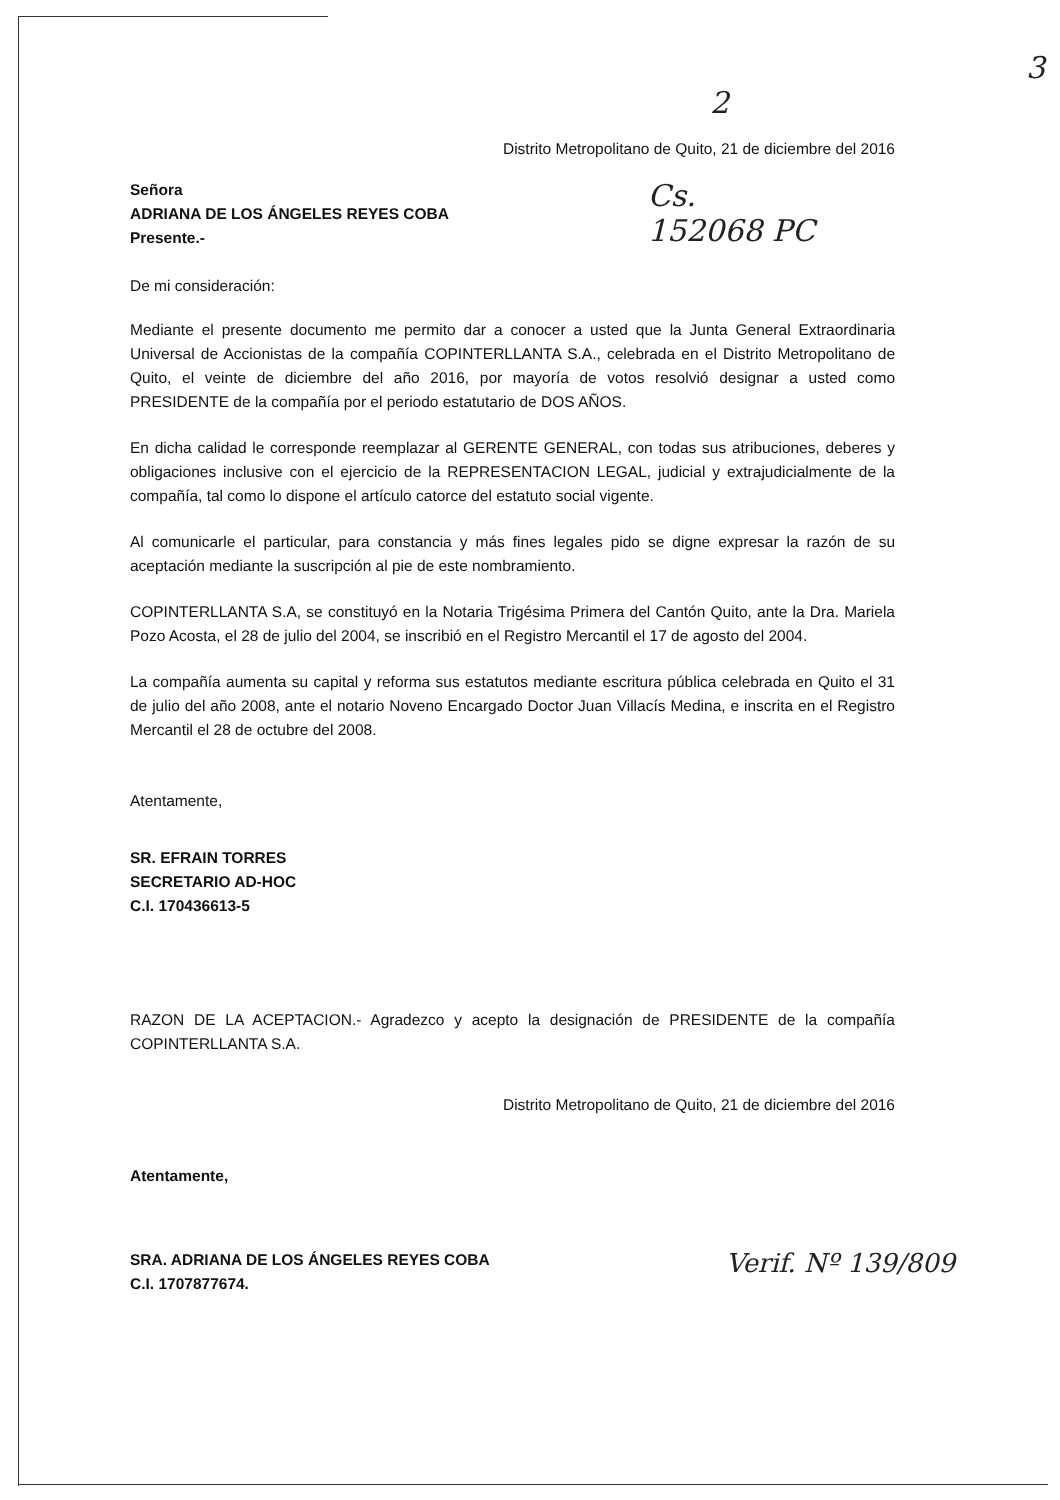3
2
Distrito Metropolitano de Quito, 21 de diciembre del 2016
Señora
ADRIANA DE LOS ÁNGELES REYES COBA
Presente.-
De mi consideración:
Cs.
152068 PC
Mediante el presente documento me permito dar a conocer a usted que la Junta General Extraordinaria Universal de Accionistas de la compañía COPINTERLLANTA S.A., celebrada en el Distrito Metropolitano de Quito, el veinte de diciembre del año 2016, por mayoría de votos resolvió designar a usted como PRESIDENTE de la compañía por el periodo estatutario de DOS AÑOS.
En dicha calidad le corresponde reemplazar al GERENTE GENERAL, con todas sus atribuciones, deberes y obligaciones inclusive con el ejercicio de la REPRESENTACION LEGAL, judicial y extrajudicialmente de la compañía, tal como lo dispone el artículo catorce del estatuto social vigente.
Al comunicarle el particular, para constancia y más fines legales pido se digne expresar la razón de su aceptación mediante la suscripción al pie de este nombramiento.
COPINTERLLANTA S.A, se constituyó en la Notaria Trigésima Primera del Cantón Quito, ante la Dra. Mariela Pozo Acosta, el 28 de julio del 2004, se inscribió en el Registro Mercantil el 17 de agosto del 2004.
La compañía aumenta su capital y reforma sus estatutos mediante escritura pública celebrada en Quito el 31 de julio del año 2008, ante el notario Noveno Encargado Doctor Juan Villacís Medina, e inscrita en el Registro Mercantil el 28 de octubre del 2008.
Atentamente,
SR. EFRAIN TORRES
SECRETARIO AD-HOC
C.I. 170436613-5
RAZON DE LA ACEPTACION.- Agradezco y acepto la designación de PRESIDENTE de la compañía COPINTERLLANTA S.A.
Distrito Metropolitano de Quito, 21 de diciembre del 2016
Atentamente,
SRA. ADRIANA DE LOS ÁNGELES REYES COBA
C.I. 1707877674.
Verif. Nº 139/809